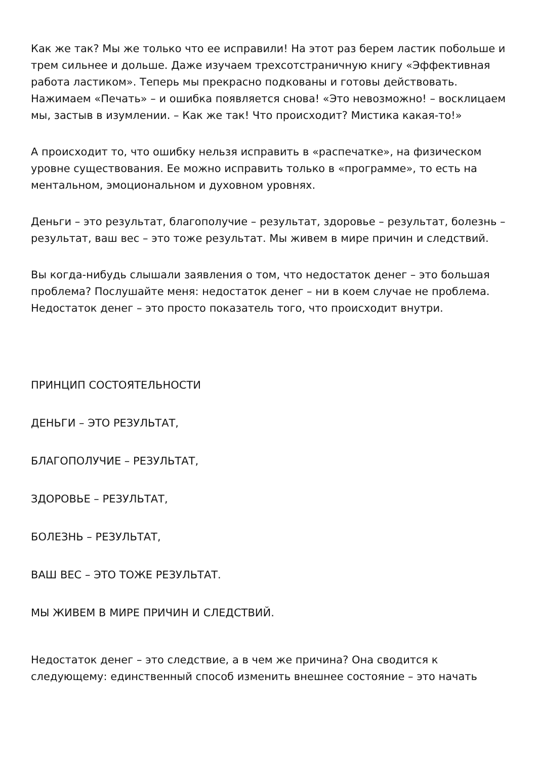Как же так? Мы же только что ее исправили! На этот раз берем ластик побольше и трем сильнее и дольше. Даже изучаем трехсотстраничную книгу «Эффективная работа ластиком». Теперь мы прекрасно подкованы и готовы действовать. Нажимаем «Печать» – и ошибка появляется снова! «Это невозможно! – восклицаем мы, застыв в изумлении. – Как же так! Что происходит? Мистика какая-то!»
А происходит то, что ошибку нельзя исправить в «распечатке», на физическом уровне существования. Ее можно исправить только в «программе», то есть на ментальном, эмоциональном и духовном уровнях.
Деньги – это результат, благополучие – результат, здоровье – результат, болезнь – результат, ваш вес – это тоже результат. Мы живем в мире причин и следствий.
Вы когда-нибудь слышали заявления о том, что недостаток денег – это большая проблема? Послушайте меня: недостаток денег – ни в коем случае не проблема. Недостаток денег – это просто показатель того, что происходит внутри.
ПРИНЦИП СОСТОЯТЕЛЬНОСТИ
ДЕНЬГИ – ЭТО РЕЗУЛЬТАТ,
БЛАГОПОЛУЧИЕ – РЕЗУЛЬТАТ,
ЗДОРОВЬЕ – РЕЗУЛЬТАТ,
БОЛЕЗНЬ – РЕЗУЛЬТАТ,
ВАШ ВЕС – ЭТО ТОЖЕ РЕЗУЛЬТАТ.
МЫ ЖИВЕМ В МИРЕ ПРИЧИН И СЛЕДСТВИЙ.
Недостаток денег – это следствие, а в чем же причина? Она сводится к следующему: единственный способ изменить внешнее состояние – это начать